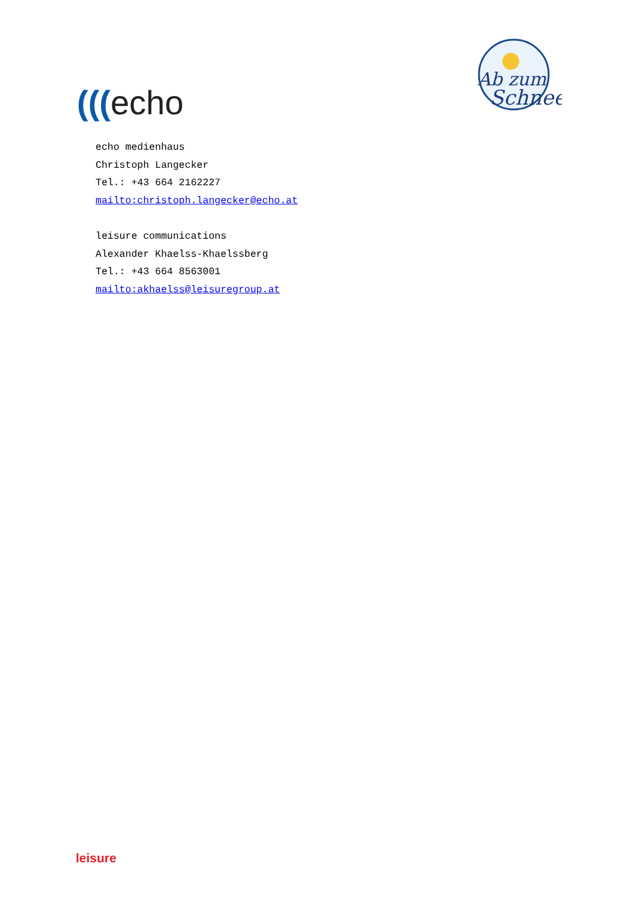(((echo
Ab zum
Schnee
echo medienhaus
Christoph Langecker
Tel.: +43 664 2162227
mailto:christoph.langecker@echo.at
leisure communications
Alexander Khaelss-Khaelssberg
Tel.: +43 664 8563001
mailto:akhaelss@leisuregroup.at
leisure